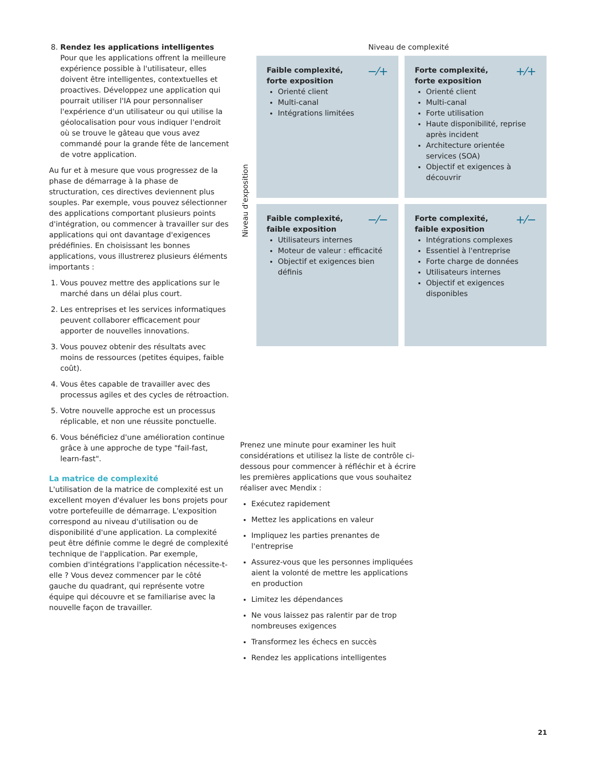8. Rendez les applications intelligentes
Pour que les applications offrent la meilleure expérience possible à l'utilisateur, elles doivent être intelligentes, contextuelles et proactives. Développez une application qui pourrait utiliser l'IA pour personnaliser l'expérience d'un utilisateur ou qui utilise la géolocalisation pour vous indiquer l'endroit où se trouve le gâteau que vous avez commandé pour la grande fête de lancement de votre application.
Au fur et à mesure que vous progressez de la phase de démarrage à la phase de structuration, ces directives deviennent plus souples. Par exemple, vous pouvez sélectionner des applications comportant plusieurs points d'intégration, ou commencer à travailler sur des applications qui ont davantage d'exigences prédéfinies. En choisissant les bonnes applications, vous illustrerez plusieurs éléments importants :
1. Vous pouvez mettre des applications sur le marché dans un délai plus court.
2. Les entreprises et les services informatiques peuvent collaborer efficacement pour apporter de nouvelles innovations.
3. Vous pouvez obtenir des résultats avec moins de ressources (petites équipes, faible coût).
4. Vous êtes capable de travailler avec des processus agiles et des cycles de rétroaction.
5. Votre nouvelle approche est un processus réplicable, et non une réussite ponctuelle.
6. Vous bénéficiez d'une amélioration continue grâce à une approche de type "fail-fast, learn-fast".
La matrice de complexité
L'utilisation de la matrice de complexité est un excellent moyen d'évaluer les bons projets pour votre portefeuille de démarrage. L'exposition correspond au niveau d'utilisation ou de disponibilité d'une application. La complexité peut être définie comme le degré de complexité technique de l'application. Par exemple, combien d'intégrations l'application nécessite-t-elle ? Vous devez commencer par le côté gauche du quadrant, qui représente votre équipe qui découvre et se familiarise avec la nouvelle façon de travailler.
Niveau de complexité
Niveau d'exposition
−⁄+ Faible complexité, forte exposition
Orienté client
Multi-canal
Intégrations limitées
+⁄+ Forte complexité, forte exposition
Orienté client
Multi-canal
Forte utilisation
Haute disponibilité, reprise après incident
Architecture orientée services (SOA)
Objectif et exigences à découvrir
−⁄− Faible complexité, faible exposition
Utilisateurs internes
Moteur de valeur : efficacité
Objectif et exigences bien définis
+⁄− Forte complexité, faible exposition
Intégrations complexes
Essentiel à l'entreprise
Forte charge de données
Utilisateurs internes
Objectif et exigences disponibles
Prenez une minute pour examiner les huit considérations et utilisez la liste de contrôle ci-dessous pour commencer à réfléchir et à écrire les premières applications que vous souhaitez réaliser avec Mendix :
Exécutez rapidement
Mettez les applications en valeur
Impliquez les parties prenantes de l'entreprise
Assurez-vous que les personnes impliquées aient la volonté de mettre les applications en production
Limitez les dépendances
Ne vous laissez pas ralentir par de trop nombreuses exigences
Transformez les échecs en succès
Rendez les applications intelligentes
21